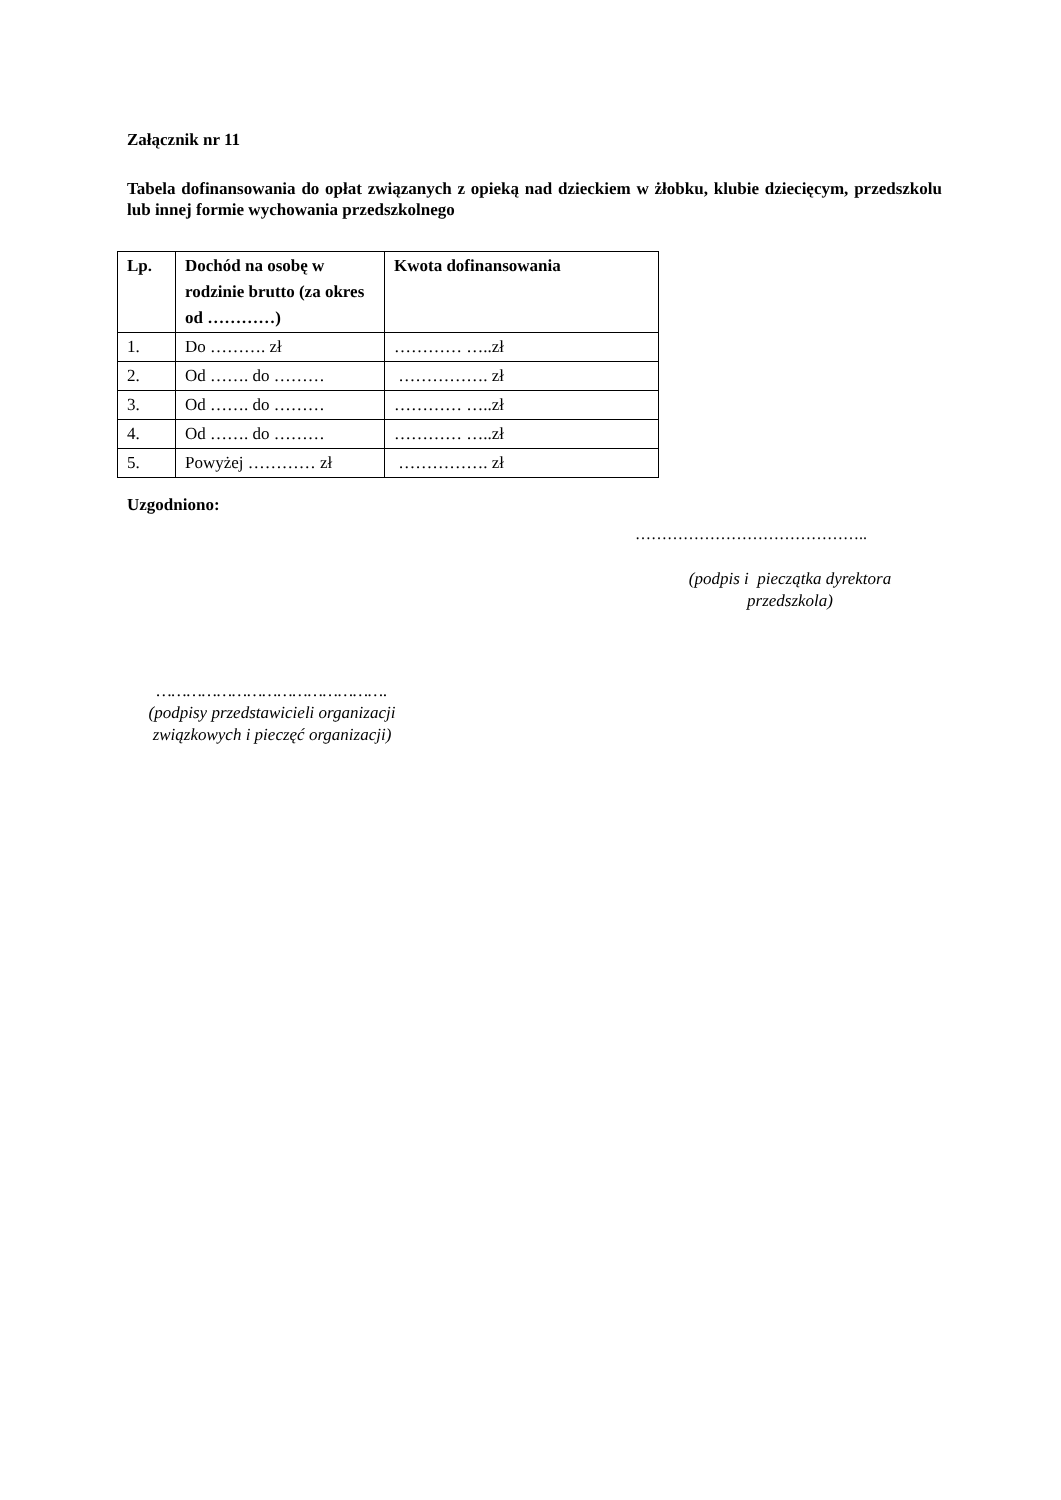Załącznik nr 11
Tabela dofinansowania do opłat związanych z opieką nad dzieckiem w żłobku, klubie dziecięcym, przedszkolu lub innej formie wychowania przedszkolnego
| Lp. | Dochód na osobę w rodzinie brutto (za okres od …………) | Kwota dofinansowania |
| --- | --- | --- |
| 1. | Do ………. zł | ………… …..zł |
| 2. | Od ……. do ……… | ……………. zł |
| 3. | Od ……. do ……… | ………… …..zł |
| 4. | Od ……. do ……… | ………… …..zł |
| 5. | Powyżej ………… zł | ……………. zł |
Uzgodniono:
……………………………………..
(podpis i pieczątka dyrektora przedszkola)
……………………………………….
(podpisy przedstawicieli organizacji związkowych i pieczęć organizacji)